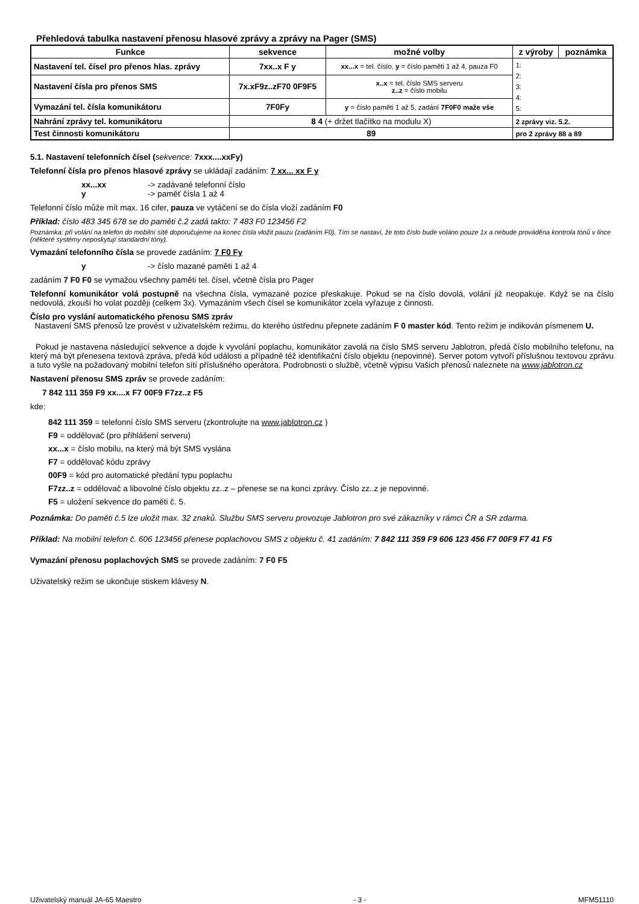Přehledová tabulka nastavení přenosu hlasové zprávy a zprávy na Pager (SMS)
| Funkce | sekvence | možné volby | z výroby | poznámka |
| --- | --- | --- | --- | --- |
| Nastavení tel. čísel pro přenos hlas. zprávy | 7xx..x F y | xx...x = tel. číslo, y = číslo paměti 1 až 4, pauza F0 | 1: 2: 3: 4: 5: | |
| Nastavení čísla pro přenos SMS | 7x.xF9z..zF70 0F9F5 | x..x = tel. číslo SMS serveru z..z = číslo mobilu | | |
| Vymazání tel. čísla komunikátoru | 7F0Fy | y = číslo paměti 1 až 5, zadání 7F0F0 maže vše | | |
| Nahrání zprávy tel. komunikátoru | 8 4 (+ držet tlačítko na modulu X) | | 2 zprávy viz. 5.2. | |
| Test činnosti komunikátoru | 89 | | pro 2 zprávy 88 a 89 | |
5.1. Nastavení telefonních čísel (sekvence: 7xxx....xxFy)
Telefonní čísla pro přenos hlasové zprávy se ukládají zadáním: 7 xx... xx F y
xx...xx -> zadávané telefonní číslo
y -> paměť čísla 1 až 4
Telefonní číslo může mít max. 16 cifer, pauza ve vytáčení se do čísla vloží zadáním F0
Příklad: číslo 483 345 678 se do paměti č.2 zadá takto: 7 483 F0 123456 F2
Poznámka: při volání na telefon do mobilní sítě doporučujeme na konec čísla vložit pauzu (zadáním F0). Tím se nastaví, že toto číslo bude voláno pouze 1x a nebude prováděna kontrola tónů v lince (některé systémy neposkytují standardní tóny).
Vymazání telefonního čísla se provede zadáním: 7 F0 Fy
y -> číslo mazané paměti 1 až 4
zadáním 7 F0 F0 se vymažou všechny paměti tel. čísel, včetně čísla pro Pager
Telefonní komunikátor volá postupně na všechna čísla, vymazané pozice přeskakuje. Pokud se na číslo dovolá, volání již neopakuje. Když se na číslo nedovolá, zkouší ho volat později (celkem 3x). Vymazáním všech čísel se komunikátor zcela vyřazuje z činnosti.
Číslo pro vyslání automatického přenosu SMS zpráv
Nastavení SMS přenosů lze provést v uživatelském režimu, do kterého ústřednu přepnete zadáním F 0 master kód. Tento režim je indikován písmenem U.
Pokud je nastavena následující sekvence a dojde k vyvolání poplachu, komunikátor zavolá na číslo SMS serveru Jablotron, předá číslo mobilního telefonu, na který má být přenesena textová zpráva, předá kód události a případně též identifikační číslo objektu (nepovinné). Server potom vytvoří příslušnou textovou zprávu a tuto vyšle na požadovaný mobilní telefon sítí příslušného operátora. Podrobnosti o službě, včetně výpisu Vašich přenosů naleznete na www.jablotron.cz
Nastavení přenosu SMS zpráv se provede zadáním:
7 842 111 359 F9 xx....x F7 00F9 F7zz..z F5
kde:
842 111 359 = telefonní číslo SMS serveru (zkontrolujte na www.jablotron.cz )
F9 = oddělovač (pro přihlášení serveru)
xx...x = číslo mobilu, na který má být SMS vyslána
F7 = oddělovač kódu zprávy
00F9 = kód pro automatické předání typu poplachu
F7zz..z = oddělovač a libovolné číslo objektu zz..z – přenese se na konci zprávy. Číslo zz..z je nepovinné.
F5 = uložení sekvence do paměti č. 5.
Poznámka: Do paměti č.5 lze uložit max. 32 znaků. Službu SMS serveru provozuje Jablotron pro své zákazníky v rámci ČR a SR zdarma.
Příklad: Na mobilní telefon č. 606 123456 přenese poplachovou SMS z objektu č. 41 zadáním: 7 842 111 359 F9 606 123 456 F7 00F9 F7 41 F5
Vymazání přenosu poplachových SMS se provede zadáním: 7 F0 F5
Uživatelský režim se ukončuje stiskem klávesy N.
Uživatelský manuál JA-65 Maestro - 3 - MFM51110